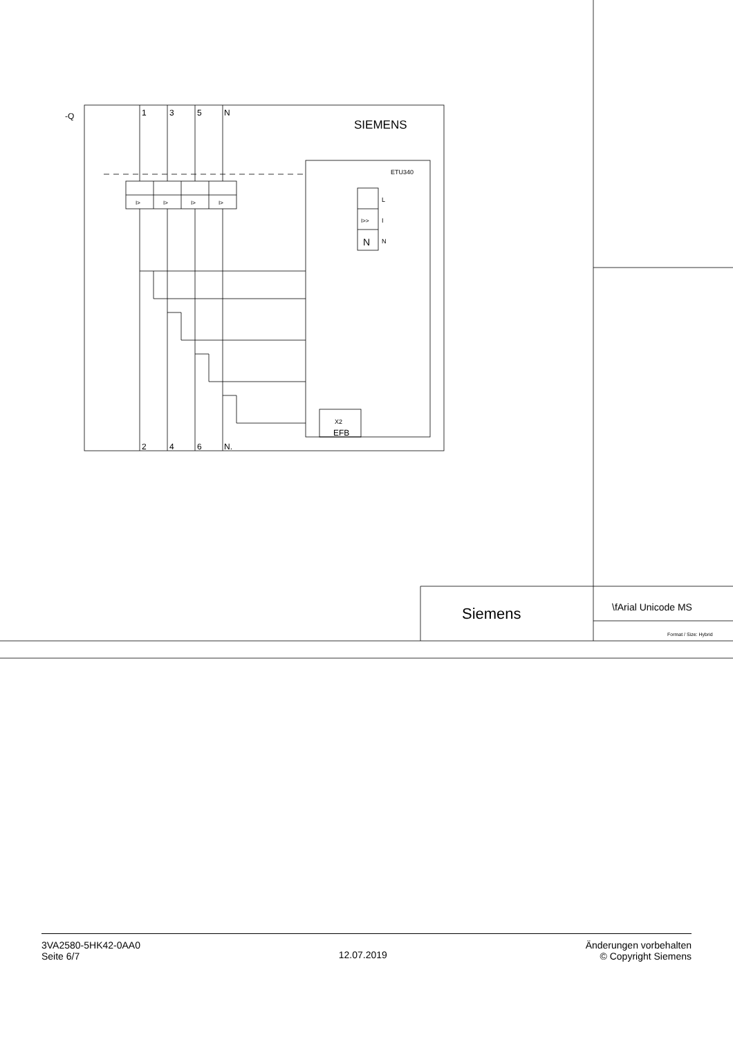-Q
1
3
5
N
SIEMENS
ETU340
L
I
N
I>>
N
I>
I>
I>
I>
X2
EFB
2
4
6
N.
Siemens
\fArial Unicode MS
Format / Size: Hybrid
3VA2580-5HK42-0AA0
Seite 6/7
12.07.2019
Änderungen vorbehalten
© Copyright Siemens